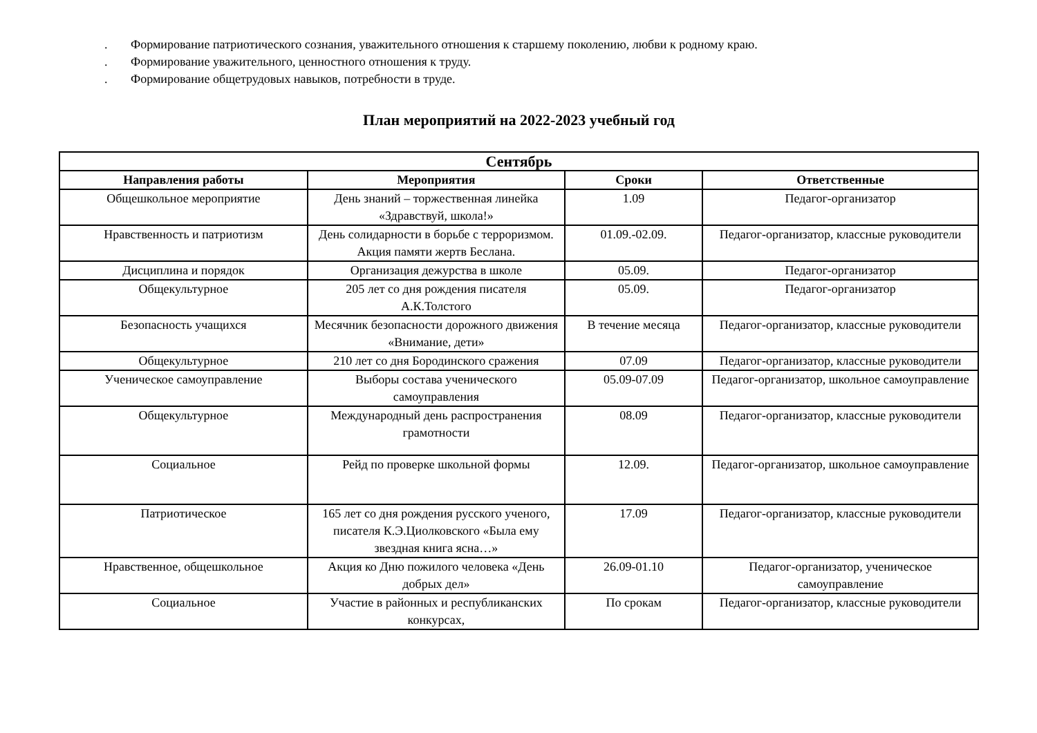. Формирование патриотического сознания, уважительного отношения к старшему поколению, любви к родному краю.
. Формирование уважительного, ценностного отношения к труду.
. Формирование общетрудовых навыков, потребности в труде.
План мероприятий на 2022-2023 учебный год
| Сентябрь | | | |
| --- | --- | --- | --- |
| Направления работы | Мероприятия | Сроки | Ответственные |
| Общешкольное мероприятие | День знаний – торжественная линейка «Здравствуй, школа!» | 1.09 | Педагог-организатор |
| Нравственность и патриотизм | День солидарности в борьбе с терроризмом. Акция памяти жертв Беслана. | 01.09.-02.09. | Педагог-организатор, классные руководители |
| Дисциплина и порядок | Организация дежурства в школе | 05.09. | Педагог-организатор |
| Общекультурное | 205 лет со дня рождения писателя А.К.Толстого | 05.09. | Педагог-организатор |
| Безопасность учащихся | Месячник безопасности дорожного движения «Внимание, дети» | В течение месяца | Педагог-организатор, классные руководители |
| Общекультурное | 210 лет со дня Бородинского сражения | 07.09 | Педагог-организатор, классные руководители |
| Ученическое самоуправление | Выборы состава ученического самоуправления | 05.09-07.09 | Педагог-организатор, школьное самоуправление |
| Общекультурное | Международный день распространения грамотности | 08.09 | Педагог-организатор, классные руководители |
| Социальное | Рейд по проверке школьной формы | 12.09. | Педагог-организатор, школьное самоуправление |
| Патриотическое | 165 лет со дня рождения русского ученого, писателя К.Э.Циолковского «Была ему звездная книга ясна…» | 17.09 | Педагог-организатор, классные руководители |
| Нравственное, общешкольное | Акция ко Дню пожилого человека «День добрых дел» | 26.09-01.10 | Педагог-организатор, ученическое самоуправление |
| Социальное | Участие в районных и республиканских конкурсах, | По срокам | Педагог-организатор, классные руководители |